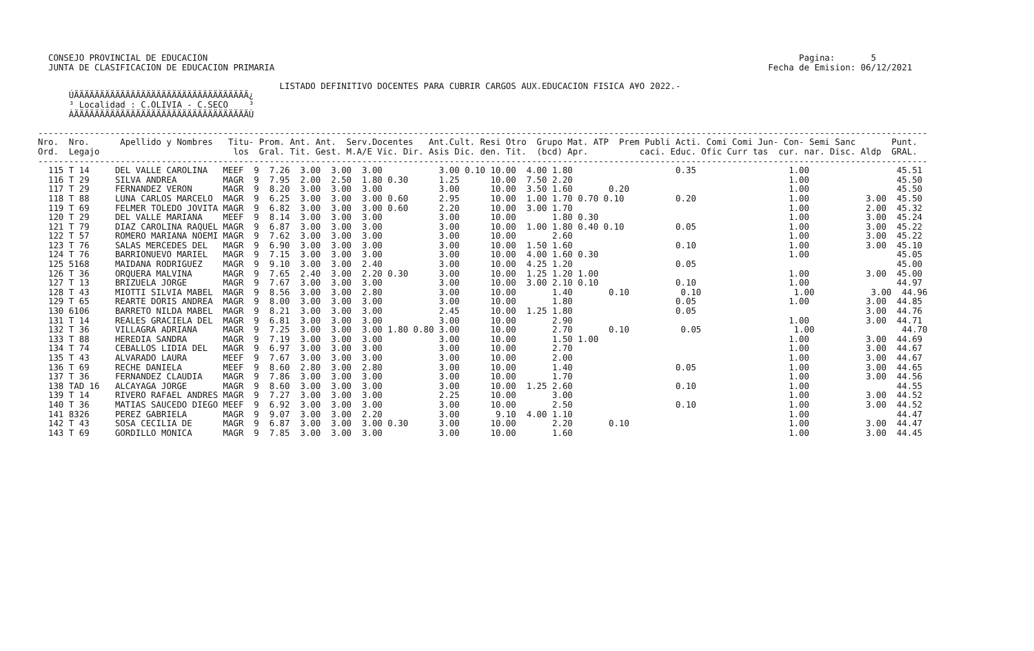CONSEJO PROVINCIAL DE EDUCACION                                                                                                                   Pagina:       5
  JUNTA DE CLASIFICACION DE EDUCACION PRIMARIA                                                                                                Fecha de Emision: 06/12/2021

                                               LISTADO DEFINITIVO DOCENTES PARA CUBRIR CARGOS AUX.EDUCACION FISICA A¥O 2022.-
      ÚÄÄÄÄÄÄÄÄÄÄÄÄÄÄÄÄÄÄÄÄÄÄÄÄÄÄÄÄÄÄÄÄÄÄ¿
      ³ Localidad : C.OLIVIA - C.SECO    ³
      ÀÄÄÄÄÄÄÄÄÄÄÄÄÄÄÄÄÄÄÄÄÄÄÄÄÄÄÄÄÄÄÄÄÄÄÙ

-----------------------------------------------------------------------------------------------------------------------------------------------------------------------------
Nro.  Nro.      Apellido y Nombres   Titu- Prom. Ant. Ant.  Serv.Docentes   Ant.Cult. Resi Otro  Grupo Mat. ATP  Prem Publi Acti. Comi Comi Jun- Con- Semi Sanc       Punt.
Ord.  Legajo                          los  Gral. Tit. Gest. M.A/E Vic. Dir. Asis Dic. den. Tit.  (bcd) Apr.          caci. Educ. Ofic Curr tas  cur. nar. Disc. Aldp  GRAL.
-----------------------------------------------------------------------------------------------------------------------------------------------------------------------------
  115 T 14     DEL VALLE CAROLINA   MEEF  9  7.26  3.00  3.00  3.00           3.00 0.10 10.00  4.00 1.80                    0.35                  1.00                 45.51
  116 T 29     SILVA ANDREA         MAGR  9  7.95  2.00  2.50  1.80 0.30      1.25      10.00  7.50 2.20                                          1.00                 45.50
  117 T 29     FERNANDEZ VERON      MAGR  9  8.20  3.00  3.00  3.00           3.00      10.00  3.50 1.60       0.20                               1.00                 45.50
  118 T 88     LUNA CARLOS MARCELO  MAGR  9  6.25  3.00  3.00  3.00 0.60      2.95      10.00  1.00 1.70 0.70 0.10          0.20                  1.00           3.00  45.50
  119 T 69     FELMER TOLEDO JOVITA MAGR  9  6.82  3.00  3.00  3.00 0.60      2.20      10.00  3.00 1.70                                          1.00           2.00  45.32
  120 T 29     DEL VALLE MARIANA    MEEF  9  8.14  3.00  3.00  3.00           3.00      10.00       1.80 0.30                                     1.00           3.00  45.24
  121 T 79     DIAZ CAROLINA RAQUEL MAGR  9  6.87  3.00  3.00  3.00           3.00      10.00  1.00 1.80 0.40 0.10          0.05                  1.00           3.00  45.22
  122 T 57     ROMERO MARIANA NOEMI MAGR  9  7.62  3.00  3.00  3.00           3.00      10.00       2.60                                          1.00           3.00  45.22
  123 T 76     SALAS MERCEDES DEL   MAGR  9  6.90  3.00  3.00  3.00           3.00      10.00  1.50 1.60                    0.10                  1.00           3.00  45.10
  124 T 76     BARRIONUEVO MARIEL   MAGR  9  7.15  3.00  3.00  3.00           3.00      10.00  4.00 1.60 0.30                                     1.00                 45.05
  125 5168     MAIDANA RODRIGUEZ    MAGR  9  9.10  3.00  3.00  2.40           3.00      10.00  4.25 1.20                    0.05                                       45.00
  126 T 36     ORQUERA MALVINA      MAGR  9  7.65  2.40  3.00  2.20 0.30      3.00      10.00  1.25 1.20 1.00                                     1.00           3.00  45.00
  127 T 13     BRIZUELA JORGE       MAGR  9  7.67  3.00  3.00  3.00           3.00      10.00  3.00 2.10 0.10               0.10                  1.00                 44.97
  128 T 43     MIOTTI SILVIA MABEL  MAGR  9  8.56  3.00  3.00  2.80           3.00      10.00       1.40       0.10          0.10                  1.00           3.00  44.96
  129 T 65     REARTE DORIS ANDREA  MAGR  9  8.00  3.00  3.00  3.00           3.00      10.00       1.80                    0.05                  1.00           3.00  44.85
  130 6106     BARRETO NILDA MABEL  MAGR  9  8.21  3.00  3.00  3.00           2.45      10.00  1.25 1.80                    0.05                                 3.00  44.76
  131 T 14     REALES GRACIELA DEL  MAGR  9  6.81  3.00  3.00  3.00           3.00      10.00       2.90                                          1.00           3.00  44.71
  132 T 36     VILLAGRA ADRIANA     MAGR  9  7.25  3.00  3.00  3.00 1.80 0.80 3.00      10.00       2.70       0.10          0.05                  1.00                 44.70
  133 T 88     HEREDIA SANDRA       MAGR  9  7.19  3.00  3.00  3.00           3.00      10.00       1.50 1.00                                     1.00           3.00  44.69
  134 T 74     CEBALLOS LIDIA DEL   MAGR  9  6.97  3.00  3.00  3.00           3.00      10.00       2.70                                          1.00           3.00  44.67
  135 T 43     ALVARADO LAURA       MEEF  9  7.67  3.00  3.00  3.00           3.00      10.00       2.00                                          1.00           3.00  44.67
  136 T 69     RECHE DANIELA        MEEF  9  8.60  2.80  3.00  2.80           3.00      10.00       1.40                    0.05                  1.00           3.00  44.65
  137 T 36     FERNANDEZ CLAUDIA    MAGR  9  7.86  3.00  3.00  3.00           3.00      10.00       1.70                                          1.00           3.00  44.56
  138 TAD 16   ALCAYAGA JORGE       MAGR  9  8.60  3.00  3.00  3.00           3.00      10.00  1.25 2.60                    0.10                  1.00                 44.55
  139 T 14     RIVERO RAFAEL ANDRES MAGR  9  7.27  3.00  3.00  3.00           2.25      10.00       3.00                                          1.00           3.00  44.52
  140 T 36     MATIAS SAUCEDO DIEGO MEEF  9  6.92  3.00  3.00  3.00           3.00      10.00       2.50                    0.10                  1.00           3.00  44.52
  141 8326     PEREZ GABRIELA       MAGR  9  9.07  3.00  3.00  2.20           3.00       9.10  4.00 1.10                                          1.00                 44.47
  142 T 43     SOSA CECILIA DE      MAGR  9  6.87  3.00  3.00  3.00 0.30      3.00      10.00       2.20       0.10                               1.00           3.00  44.47
  143 T 69     GORDILLO MONICA      MAGR  9  7.85  3.00  3.00  3.00           3.00      10.00       1.60                                          1.00           3.00  44.45